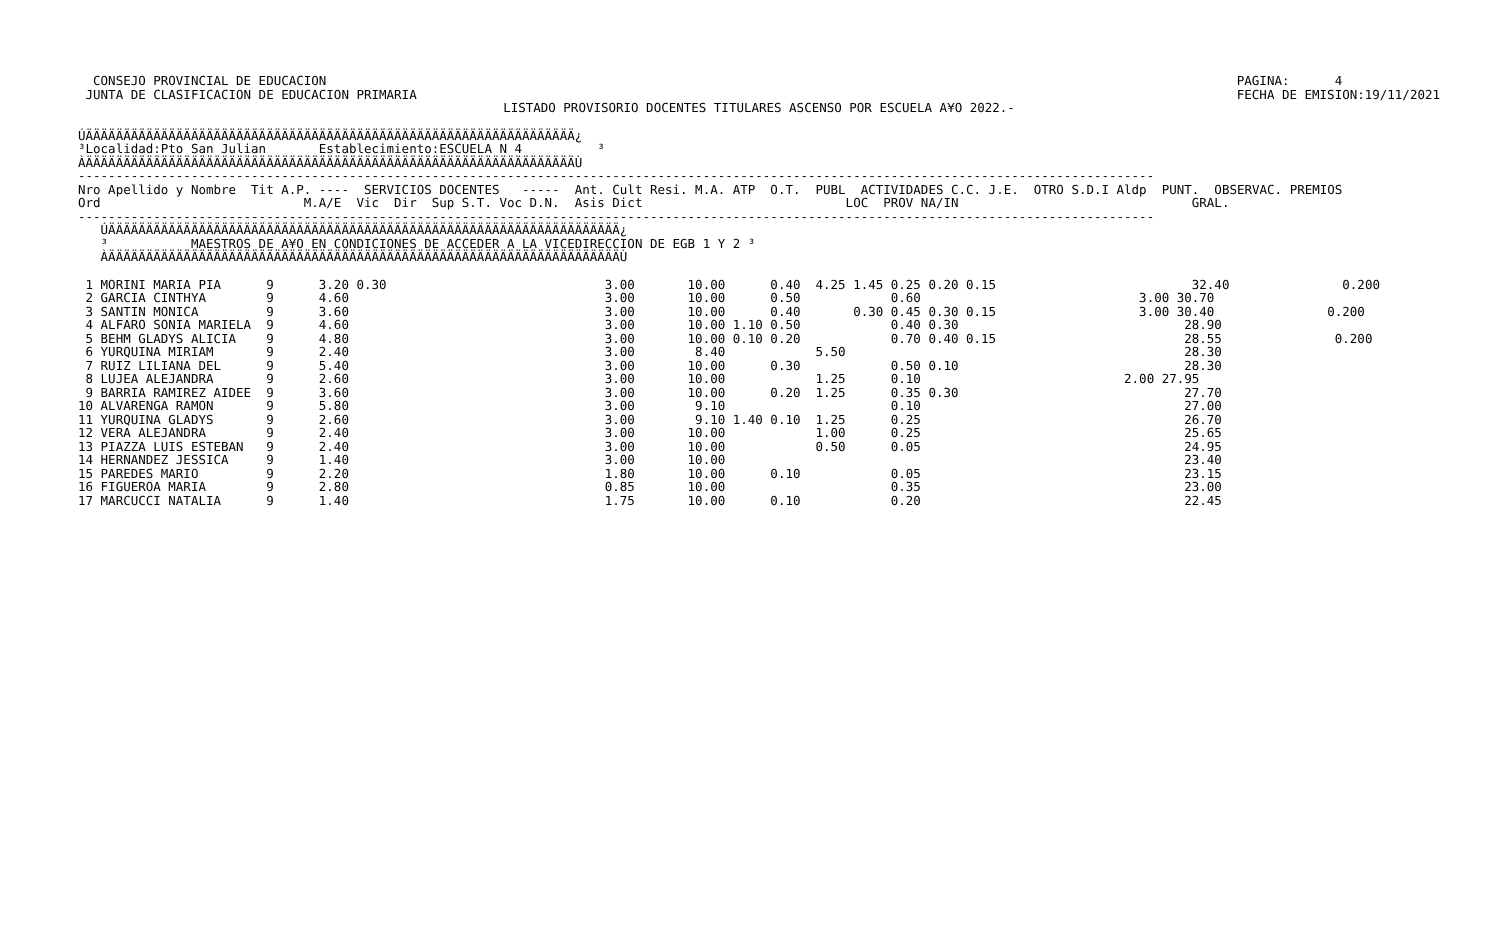CONSEJO PROVINCIAL DE EDUCACION
 JUNTA DE CLASIFICACION DE EDUCACION PRIMARIA
PAGINA:      4
FECHA DE EMISION:19/11/2021
LISTADO PROVISORIO DOCENTES TITULARES ASCENSO POR ESCUELA A¥O 2022.-
ÚÄÄÄÄÄÄÄÄÄÄÄÄÄÄÄÄÄÄÄÄÄÄÄÄÄÄÄÄÄÄÄÄÄÄÄÄÄÄÄÄÄÄÄÄÄÄÄÄÄÄÄÄÄÄÄÄÄÄÄÄÄÄÄÄÄ¿
³Localidad:Pto San Julian       Establecimiento:ESCUELA N 4          ³
ÀÄÄÄÄÄÄÄÄÄÄÄÄÄÄÄÄÄÄÄÄÄÄÄÄÄÄÄÄÄÄÄÄÄÄÄÄÄÄÄÄÄÄÄÄÄÄÄÄÄÄÄÄÄÄÄÄÄÄÄÄÄÄÄÄÄÙ
-----------------------------------------------------------------------------------------------------------------------------------------------
Nro Apellido y Nombre  Tit A.P. ----  SERVICIOS DOCENTES   -----  Ant. Cult Resi. M.A. ATP  O.T.  PUBL  ACTIVIDADES C.C. J.E.  OTRO S.D.I Aldp  PUNT.  OBSERVAC. PREMIOS
Ord                           M.A/E  Vic  Dir  Sup S.T. Voc D.N.  Asis Dict                           LOC  PROV NA/IN                               GRAL.
-----------------------------------------------------------------------------------------------------------------------------------------------
   ÚÄÄÄÄÄÄÄÄÄÄÄÄÄÄÄÄÄÄÄÄÄÄÄÄÄÄÄÄÄÄÄÄÄÄÄÄÄÄÄÄÄÄÄÄÄÄÄÄÄÄÄÄÄÄÄÄÄÄÄÄÄÄÄÄÄÄÄÄ¿
   ³           MAESTROS DE A¥O EN CONDICIONES DE ACCEDER A LA VICEDIRECCION DE EGB 1 Y 2 ³
   ÀÄÄÄÄÄÄÄÄÄÄÄÄÄÄÄÄÄÄÄÄÄÄÄÄÄÄÄÄÄÄÄÄÄÄÄÄÄÄÄÄÄÄÄÄÄÄÄÄÄÄÄÄÄÄÄÄÄÄÄÄÄÄÄÄÄÄÄÄÙ
 1 MORINI MARIA PIA      9      3.20 0.30                             3.00       10.00      0.40  4.25 1.45 0.25 0.20 0.15                          32.40               0.200
 2 GARCIA CINTHYA        9      4.60                                  3.00       10.00      0.50            0.60                             3.00 30.70
 3 SANTIN MONICA         9      3.60                                  3.00       10.00      0.40       0.30 0.45 0.30 0.15                   3.00 30.40               0.200
 4 ALFARO SONIA MARIELA  9      4.60                                  3.00       10.00 1.10 0.50            0.40 0.30                              28.90
 5 BEHM GLADYS ALICIA    9      4.80                                  3.00       10.00 0.10 0.20            0.70 0.40 0.15                         28.55               0.200
 6 YURQUINA MIRIAM       9      2.40                                  3.00        8.40            5.50                                             28.30
 7 RUIZ LILIANA DEL      9      5.40                                  3.00       10.00      0.30            0.50 0.10                              28.30
 8 LUJEA ALEJANDRA       9      2.60                                  3.00       10.00            1.25      0.10                           2.00 27.95
 9 BARRIA RAMIREZ AIDEE  9      3.60                                  3.00       10.00      0.20  1.25      0.35 0.30                              27.70
10 ALVARENGA RAMON       9      5.80                                  3.00        9.10                      0.10                                   27.00
11 YURQUINA GLADYS       9      2.60                                  3.00        9.10 1.40 0.10  1.25      0.25                                   26.70
12 VERA ALEJANDRA        9      2.40                                  3.00       10.00            1.00      0.25                                   25.65
13 PIAZZA LUIS ESTEBAN   9      2.40                                  3.00       10.00            0.50      0.05                                   24.95
14 HERNANDEZ JESSICA     9      1.40                                  3.00       10.00                                                             23.40
15 PAREDES MARIO         9      2.20                                  1.80       10.00      0.10            0.05                                   23.15
16 FIGUEROA MARIA        9      2.80                                  0.85       10.00                      0.35                                   23.00
17 MARCUCCI NATALIA      9      1.40                                  1.75       10.00      0.10            0.20                                   22.45